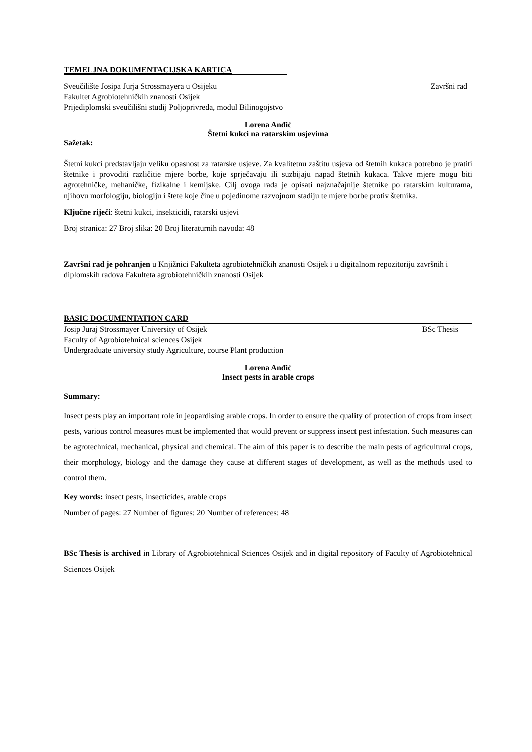TEMELJNA DOKUMENTACIJSKA KARTICA
Sveučilište Josipa Jurja Strossmayera u Osijeku Završni rad
Fakultet Agrobiotehničkih znanosti Osijek
Prijediplomski sveučilišni studij Poljoprivreda, modul Bilinogojstvo
Lorena Anđić
Štetni kukci na ratarskim usjevima
Sažetak:
Štetni kukci predstavljaju veliku opasnost za ratarske usjeve. Za kvalitetnu zaštitu usjeva od štetnih kukaca potrebno je pratiti štetnike i provoditi različitie mjere borbe, koje sprječavaju ili suzbijaju napad štetnih kukaca. Takve mjere mogu biti agrotehničke, mehaničke, fizikalne i kemijske. Cilj ovoga rada je opisati najznačajnije štetnike po ratarskim kulturama, njihovu morfologiju, biologiju i štete koje čine u pojedinome razvojnom stadiju te mjere borbe protiv štetnika.
Ključne riječi: štetni kukci, insekticidi, ratarski usjevi
Broj stranica: 27 Broj slika: 20 Broj literaturnih navoda: 48
Završni rad je pohranjen u Knjižnici Fakulteta agrobiotehničkih znanosti Osijek i u digitalnom repozitoriju završnih i diplomskih radova Fakulteta agrobiotehničkih znanosti Osijek
BASIC DOCUMENTATION CARD
Josip Juraj Strossmayer University of Osijek BSc Thesis
Faculty of Agrobiotehnical sciences Osijek
Undergraduate university study Agriculture, course Plant production
Lorena Anđić
Insect pests in arable crops
Summary:
Insect pests play an important role in jeopardising arable crops. In order to ensure the quality of protection of crops from insect pests, various control measures must be implemented that would prevent or suppress insect pest infestation. Such measures can be agrotechnical, mechanical, physical and chemical. The aim of this paper is to describe the main pests of agricultural crops, their morphology, biology and the damage they cause at different stages of development, as well as the methods used to control them.
Key words: insect pests, insecticides, arable crops
Number of pages: 27 Number of figures: 20 Number of references: 48
BSc Thesis is archived in Library of Agrobiotehnical Sciences Osijek and in digital repository of Faculty of Agrobiotehnical Sciences Osijek